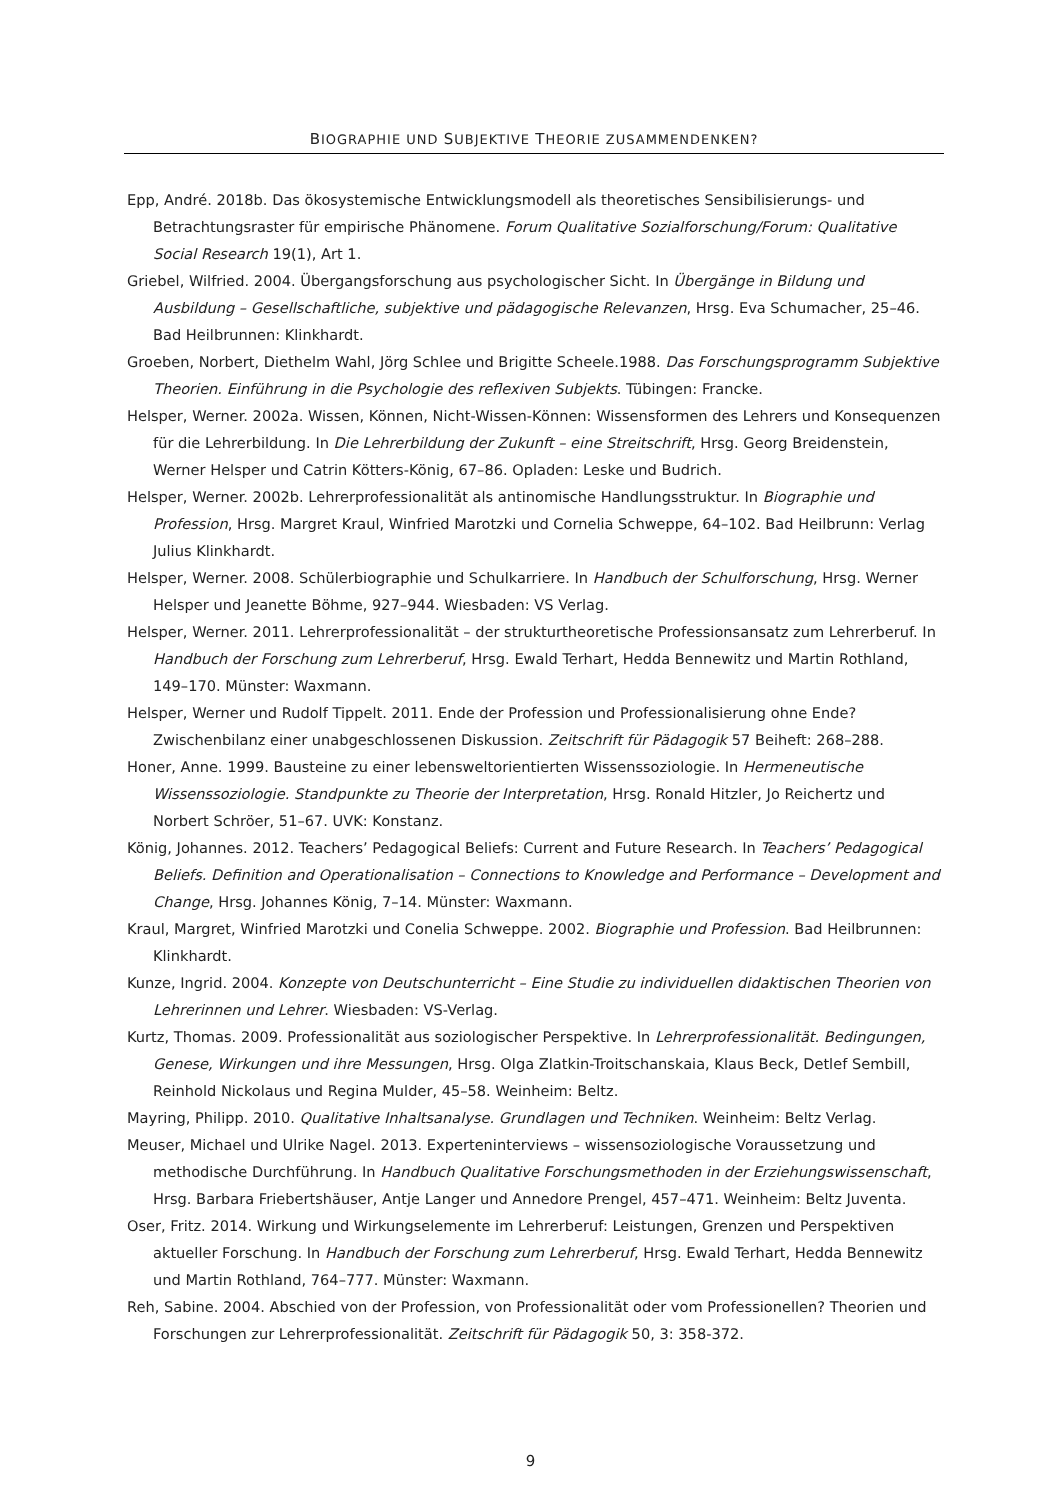BIOGRAPHIE UND SUBJEKTIVE THEORIE ZUSAMMENDENKEN?
Epp, André. 2018b. Das ökosystemische Entwicklungsmodell als theoretisches Sensibilisierungs- und Betrachtungsraster für empirische Phänomene. Forum Qualitative Sozialforschung/Forum: Qualitative Social Research 19(1), Art 1.
Griebel, Wilfried. 2004. Übergangsforschung aus psychologischer Sicht. In Übergänge in Bildung und Ausbildung – Gesellschaftliche, subjektive und pädagogische Relevanzen, Hrsg. Eva Schumacher, 25–46. Bad Heilbrunnen: Klinkhardt.
Groeben, Norbert, Diethelm Wahl, Jörg Schlee und Brigitte Scheele.1988. Das Forschungsprogramm Subjektive Theorien. Einführung in die Psychologie des reflexiven Subjekts. Tübingen: Francke.
Helsper, Werner. 2002a. Wissen, Können, Nicht-Wissen-Können: Wissensformen des Lehrers und Konsequenzen für die Lehrerbildung. In Die Lehrerbildung der Zukunft – eine Streitschrift, Hrsg. Georg Breidenstein, Werner Helsper und Catrin Kötters-König, 67–86. Opladen: Leske und Budrich.
Helsper, Werner. 2002b. Lehrerprofessionalität als antinomische Handlungsstruktur. In Biographie und Profession, Hrsg. Margret Kraul, Winfried Marotzki und Cornelia Schweppe, 64–102. Bad Heilbrunn: Verlag Julius Klinkhardt.
Helsper, Werner. 2008. Schülerbiographie und Schulkarriere. In Handbuch der Schulforschung, Hrsg. Werner Helsper und Jeanette Böhme, 927–944. Wiesbaden: VS Verlag.
Helsper, Werner. 2011. Lehrerprofessionalität – der strukturtheoretische Professionsansatz zum Lehrerberuf. In Handbuch der Forschung zum Lehrerberuf, Hrsg. Ewald Terhart, Hedda Bennewitz und Martin Rothland, 149–170. Münster: Waxmann.
Helsper, Werner und Rudolf Tippelt. 2011. Ende der Profession und Professionalisierung ohne Ende? Zwischenbilanz einer unabgeschlossenen Diskussion. Zeitschrift für Pädagogik 57 Beiheft: 268–288.
Honer, Anne. 1999. Bausteine zu einer lebensweltorientierten Wissenssoziologie. In Hermeneutische Wissenssoziologie. Standpunkte zu Theorie der Interpretation, Hrsg. Ronald Hitzler, Jo Reichertz und Norbert Schröer, 51–67. UVK: Konstanz.
König, Johannes. 2012. Teachers’ Pedagogical Beliefs: Current and Future Research. In Teachers’ Pedagogical Beliefs. Definition and Operationalisation – Connections to Knowledge and Performance – Development and Change, Hrsg. Johannes König, 7–14. Münster: Waxmann.
Kraul, Margret, Winfried Marotzki und Conelia Schweppe. 2002. Biographie und Profession. Bad Heilbrunnen: Klinkhardt.
Kunze, Ingrid. 2004. Konzepte von Deutschunterricht – Eine Studie zu individuellen didaktischen Theorien von Lehrerinnen und Lehrer. Wiesbaden: VS-Verlag.
Kurtz, Thomas. 2009. Professionalität aus soziologischer Perspektive. In Lehrerprofessionalität. Bedingungen, Genese, Wirkungen und ihre Messungen, Hrsg. Olga Zlatkin-Troitschanskaia, Klaus Beck, Detlef Sembill, Reinhold Nickolaus und Regina Mulder, 45–58. Weinheim: Beltz.
Mayring, Philipp. 2010. Qualitative Inhaltsanalyse. Grundlagen und Techniken. Weinheim: Beltz Verlag.
Meuser, Michael und Ulrike Nagel. 2013. Experteninterviews – wissensoziologische Voraussetzung und methodische Durchführung. In Handbuch Qualitative Forschungsmethoden in der Erziehungswissenschaft, Hrsg. Barbara Friebertshäuser, Antje Langer und Annedore Prengel, 457–471. Weinheim: Beltz Juventa.
Oser, Fritz. 2014. Wirkung und Wirkungselemente im Lehrerberuf: Leistungen, Grenzen und Perspektiven aktueller Forschung. In Handbuch der Forschung zum Lehrerberuf, Hrsg. Ewald Terhart, Hedda Bennewitz und Martin Rothland, 764–777. Münster: Waxmann.
Reh, Sabine. 2004. Abschied von der Profession, von Professionalität oder vom Professionellen? Theorien und Forschungen zur Lehrerprofessionalität. Zeitschrift für Pädagogik 50, 3: 358-372.
9